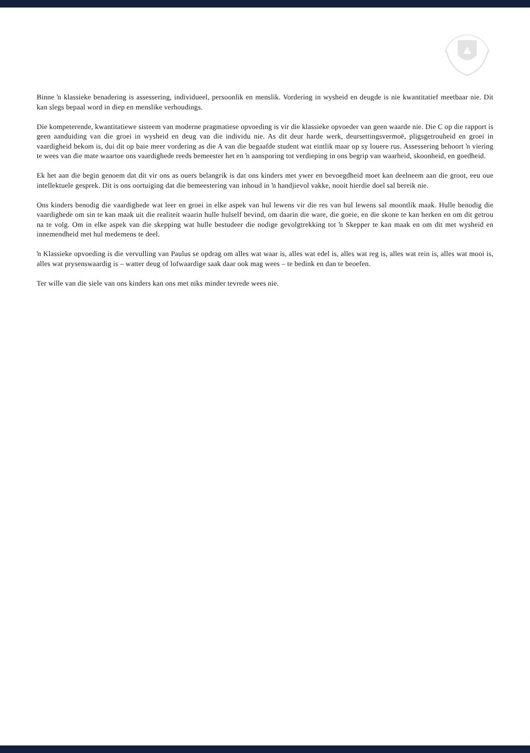Binne ŉ klassieke benadering is assessering, individueel, persoonlik en menslik. Vordering in wysheid en deugde is nie kwantitatief meetbaar nie. Dit kan slegs bepaal word in diep en menslike verhoudings.
Die kompeterende, kwantitatiewe sisteem van moderne pragmatiese opvoeding is vir die klassieke opvoeder van geen waarde nie. Die C op die rapport is geen aanduiding van die groei in wysheid en deug van die individu nie. As dit deur harde werk, deursettingsvermoë, pligsgetrouheid en groei in vaardigheid bekom is, dui dit op baie meer vordering as die A van die begaafde student wat eintlik maar op sy louere rus. Assessering behoort ŉ viering te wees van die mate waartoe ons vaardighede reeds bemeester het en ŉ aansporing tot verdieping in ons begrip van waarheid, skoonheid, en goedheid.
Ek het aan die begin genoem dat dit vir ons as ouers belangrik is dat ons kinders met ywer en bevoegdheid moet kan deelneem aan die groot, eeu oue intellektuele gesprek. Dit is ons oortuiging dat die bemeestering van inhoud in ŉ handjievol vakke, nooit hierdie doel sal bereik nie.
Ons kinders benodig die vaardighede wat leer en groei in elke aspek van hul lewens vir die res van hul lewens sal moontlik maak. Hulle benodig die vaardighede om sin te kan maak uit die realiteit waarin hulle hulself bevind, om daarin die ware, die goeie, en die skone te kan herken en om dit getrou na te volg. Om in elke aspek van die skepping wat hulle bestudeer die nodige gevolgtrekking tot ŉ Skepper te kan maak en om dit met wysheid en innemendheid met hul medemens te deel.
ŉ Klassieke opvoeding is die vervulling van Paulus se opdrag om alles wat waar is, alles wat edel is, alles wat reg is, alles wat rein is, alles wat mooi is, alles wat prysenswaardig is – watter deug of lofwaardige saak daar ook mag wees – te bedink en dan te beoefen.
Ter wille van die siele van ons kinders kan ons met niks minder tevrede wees nie.